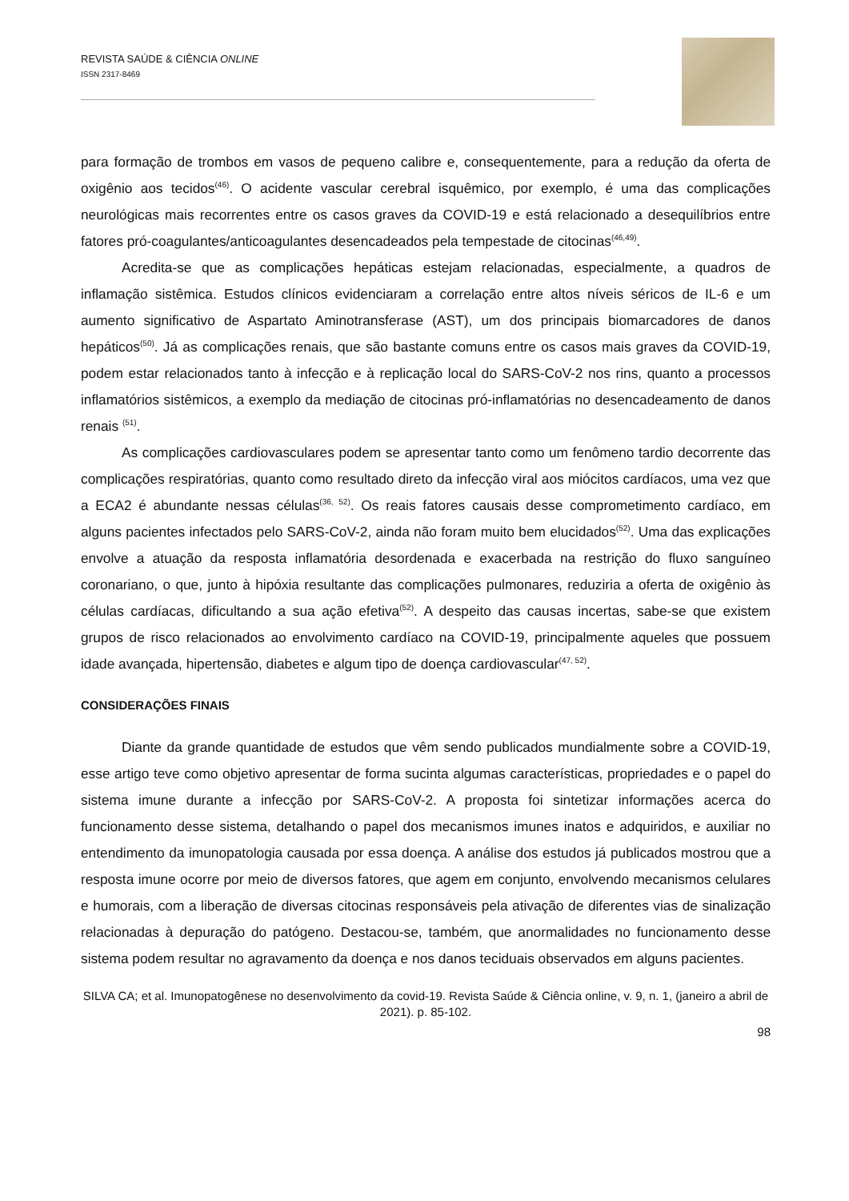REVISTA SAÚDE & CIÊNCIA ONLINE
ISSN 2317-8469
para formação de trombos em vasos de pequeno calibre e, consequentemente, para a redução da oferta de oxigênio aos tecidos<sup>(46)</sup>. O acidente vascular cerebral isquêmico, por exemplo, é uma das complicações neurológicas mais recorrentes entre os casos graves da COVID-19 e está relacionado a desequilíbrios entre fatores pró-coagulantes/anticoagulantes desencadeados pela tempestade de citocinas<sup>(46,49)</sup>.
Acredita-se que as complicações hepáticas estejam relacionadas, especialmente, a quadros de inflamação sistêmica. Estudos clínicos evidenciaram a correlação entre altos níveis séricos de IL-6 e um aumento significativo de Aspartato Aminotransferase (AST), um dos principais biomarcadores de danos hepáticos<sup>(50)</sup>. Já as complicações renais, que são bastante comuns entre os casos mais graves da COVID-19, podem estar relacionados tanto à infecção e à replicação local do SARS-CoV-2 nos rins, quanto a processos inflamatórios sistêmicos, a exemplo da mediação de citocinas pró-inflamatórias no desencadeamento de danos renais <sup>(51)</sup>.
As complicações cardiovasculares podem se apresentar tanto como um fenômeno tardio decorrente das complicações respiratórias, quanto como resultado direto da infecção viral aos miócitos cardíacos, uma vez que a ECA2 é abundante nessas células<sup>(36, 52)</sup>. Os reais fatores causais desse comprometimento cardíaco, em alguns pacientes infectados pelo SARS-CoV-2, ainda não foram muito bem elucidados<sup>(52)</sup>. Uma das explicações envolve a atuação da resposta inflamatória desordenada e exacerbada na restrição do fluxo sanguíneo coronariano, o que, junto à hipóxia resultante das complicações pulmonares, reduziria a oferta de oxigênio às células cardíacas, dificultando a sua ação efetiva<sup>(52)</sup>. A despeito das causas incertas, sabe-se que existem grupos de risco relacionados ao envolvimento cardíaco na COVID-19, principalmente aqueles que possuem idade avançada, hipertensão, diabetes e algum tipo de doença cardiovascular<sup>(47, 52)</sup>.
CONSIDERAÇÕES FINAIS
Diante da grande quantidade de estudos que vêm sendo publicados mundialmente sobre a COVID-19, esse artigo teve como objetivo apresentar de forma sucinta algumas características, propriedades e o papel do sistema imune durante a infecção por SARS-CoV-2. A proposta foi sintetizar informações acerca do funcionamento desse sistema, detalhando o papel dos mecanismos imunes inatos e adquiridos, e auxiliar no entendimento da imunopatologia causada por essa doença. A análise dos estudos já publicados mostrou que a resposta imune ocorre por meio de diversos fatores, que agem em conjunto, envolvendo mecanismos celulares e humorais, com a liberação de diversas citocinas responsáveis pela ativação de diferentes vias de sinalização relacionadas à depuração do patógeno. Destacou-se, também, que anormalidades no funcionamento desse sistema podem resultar no agravamento da doença e nos danos teciduais observados em alguns pacientes.
SILVA CA; et al. Imunopatogênese no desenvolvimento da covid-19. Revista Saúde & Ciência online, v. 9, n. 1, (janeiro a abril de 2021). p. 85-102.
98